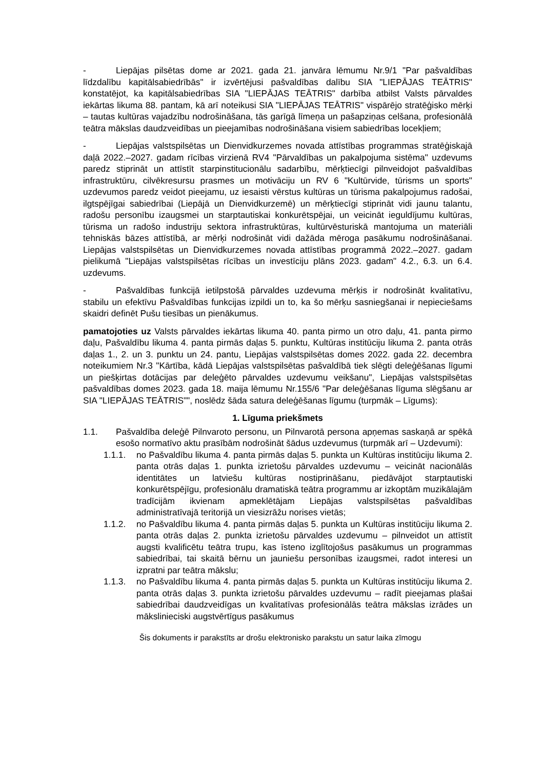- Liepājas pilsētas dome ar 2021. gada 21. janvāra lēmumu Nr.9/1 "Par pašvaldības līdzdalību kapitālsabiedrībās" ir izvērtējusi pašvaldības dalību SIA "LIEPĀJAS TEĀTRIS" konstatējot, ka kapitālsabiedrības SIA "LIEPĀJAS TEĀTRIS" darbība atbilst Valsts pārvaldes iekārtas likuma 88. pantam, kā arī noteikusi SIA "LIEPĀJAS TEĀTRIS" vispārējo stratēģisko mērķi – tautas kultūras vajadzību nodrošināšana, tās garīgā līmeņa un pašapziņas celšana, profesionālā teātra mākslas daudzveidības un pieejamības nodrošināšana visiem sabiedrības locekļiem;
- Liepājas valstspilsētas un Dienvidkurzemes novada attīstības programmas stratēģiskajā daļā 2022.–2027. gadam rīcības virzienā RV4 "Pārvaldības un pakalpojuma sistēma" uzdevums paredz stiprināt un attīstīt starpinstitucionālu sadarbību, mērķtiecīgi pilnveidojot pašvaldības infrastruktūru, cilvēkresursu prasmes un motivāciju un RV 6 "Kultūrvide, tūrisms un sports" uzdevumos paredz veidot pieejamu, uz iesaisti vērstus kultūras un tūrisma pakalpojumus radošai, ilgtspējīgai sabiedrībai (Liepājā un Dienvidkurzemē) un mērķtiecīgi stiprināt vidi jaunu talantu, radošu personību izaugsmei un starptautiskai konkurētspējai, un veicināt ieguldījumu kultūras, tūrisma un radošo industriju sektora infrastruktūras, kultūrvēsturiskā mantojuma un materiāli tehniskās bāzes attīstībā, ar mērķi nodrošināt vidi dažāda mēroga pasākumu nodrošināšanai. Liepājas valstspilsētas un Dienvidkurzemes novada attīstības programmā 2022.–2027. gadam pielikumā "Liepājas valstspilsētas rīcības un investīciju plāns 2023. gadam" 4.2., 6.3. un 6.4. uzdevums.
- Pašvaldības funkcijā ietilpstošā pārvaldes uzdevuma mērķis ir nodrošināt kvalitatīvu, stabilu un efektīvu Pašvaldības funkcijas izpildi un to, ka šo mērķu sasniegšanai ir nepieciešams skaidri definēt Pušu tiesības un pienākumus.
pamatojoties uz Valsts pārvaldes iekārtas likuma 40. panta pirmo un otro daļu, 41. panta pirmo daļu, Pašvaldību likuma 4. panta pirmās daļas 5. punktu, Kultūras institūciju likuma 2. panta otrās daļas 1., 2. un 3. punktu un 24. pantu, Liepājas valstspilsētas domes 2022. gada 22. decembra noteikumiem Nr.3 "Kārtība, kādā Liepājas valstspilsētas pašvaldībā tiek slēgti deleģēšanas līgumi un piešķirtas dotācijas par deleģēto pārvaldes uzdevumu veikšanu", Liepājas valstspilsētas pašvaldības domes 2023. gada 18. maija lēmumu Nr.155/6 "Par deleģēšanas līguma slēgšanu ar SIA "LIEPĀJAS TEĀTRIS"", noslēdz šāda satura deleģēšanas līgumu (turpmāk – Līgums):
1. Līguma priekšmets
1.1. Pašvaldība deleģē Pilnvaroto personu, un Pilnvarotā persona apņemas saskaņā ar spēkā esošo normatīvo aktu prasībām nodrošināt šādus uzdevumus (turpmāk arī – Uzdevumi):
1.1.1. no Pašvaldību likuma 4. panta pirmās daļas 5. punkta un Kultūras institūciju likuma 2. panta otrās daļas 1. punkta izrietošu pārvaldes uzdevumu – veicināt nacionālās identitātes un latviešu kultūras nostiprināšanu, piedāvājot starptautiski konkurētspējīgu, profesionālu dramatiskā teātra programmu ar izkoptām muzikālajām tradīcijām ikvienam apmeklētājam Liepājas valstspilsētas pašvaldības administratīvajā teritorijā un viesizrāžu norises vietās;
1.1.2. no Pašvaldību likuma 4. panta pirmās daļas 5. punkta un Kultūras institūciju likuma 2. panta otrās daļas 2. punkta izrietošu pārvaldes uzdevumu – pilnveidot un attīstīt augsti kvalificētu teātra trupu, kas īsteno izglītojošus pasākumus un programmas sabiedrībai, tai skaitā bērnu un jauniešu personības izaugsmei, radot interesi un izpratni par teātra mākslu;
1.1.3. no Pašvaldību likuma 4. panta pirmās daļas 5. punkta un Kultūras institūciju likuma 2. panta otrās daļas 3. punkta izrietošu pārvaldes uzdevumu – radīt pieejamas plašai sabiedrībai daudzveidīgas un kvalitatīvas profesionālās teātra mākslas izrādes un mākslinieciski augstvērtīgus pasākumus
Šis dokuments ir parakstīts ar drošu elektronisko parakstu un satur laika zīmogu